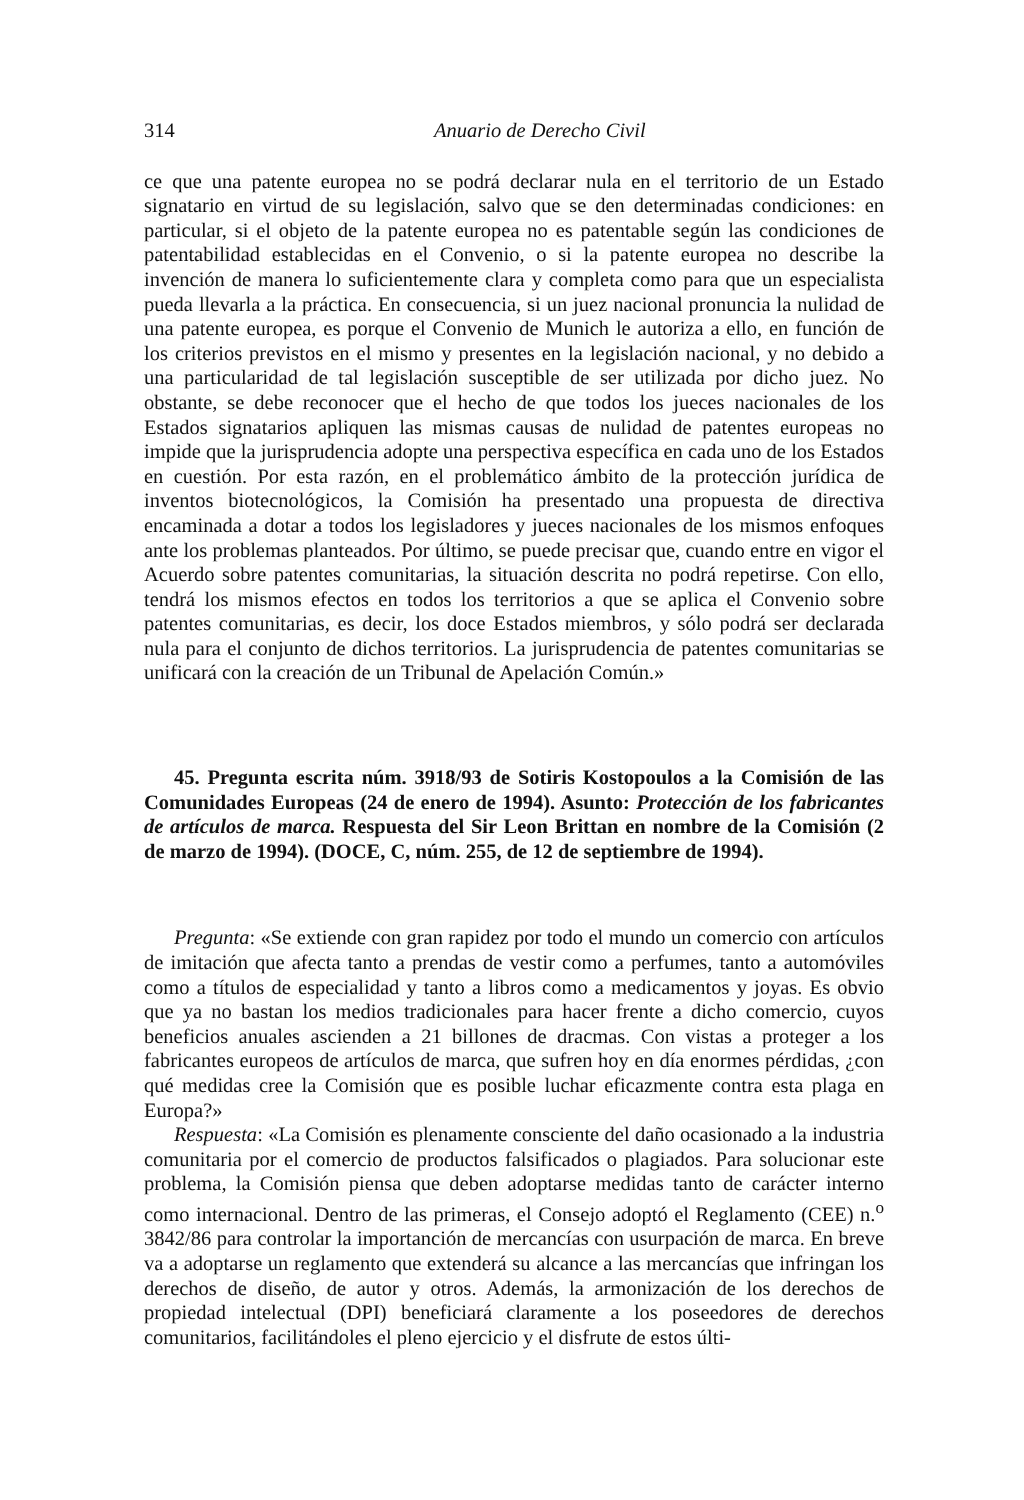314 Anuario de Derecho Civil
ce que una patente europea no se podrá declarar nula en el territorio de un Estado signatario en virtud de su legislación, salvo que se den determinadas condiciones: en particular, si el objeto de la patente europea no es patentable según las condiciones de patentabilidad establecidas en el Convenio, o si la patente europea no describe la invención de manera lo suficientemente clara y completa como para que un especialista pueda llevarla a la práctica. En consecuencia, si un juez nacional pronuncia la nulidad de una patente europea, es porque el Convenio de Munich le autoriza a ello, en función de los criterios previstos en el mismo y presentes en la legislación nacional, y no debido a una particularidad de tal legislación susceptible de ser utilizada por dicho juez. No obstante, se debe reconocer que el hecho de que todos los jueces nacionales de los Estados signatarios apliquen las mismas causas de nulidad de patentes europeas no impide que la jurisprudencia adopte una perspectiva específica en cada uno de los Estados en cuestión. Por esta razón, en el problemático ámbito de la protección jurídica de inventos biotecnológicos, la Comisión ha presentado una propuesta de directiva encaminada a dotar a todos los legisladores y jueces nacionales de los mismos enfoques ante los problemas planteados. Por último, se puede precisar que, cuando entre en vigor el Acuerdo sobre patentes comunitarias, la situación descrita no podrá repetirse. Con ello, tendrá los mismos efectos en todos los territorios a que se aplica el Convenio sobre patentes comunitarias, es decir, los doce Estados miembros, y sólo podrá ser declarada nula para el conjunto de dichos territorios. La jurisprudencia de patentes comunitarias se unificará con la creación de un Tribunal de Apelación Común.»
45. Pregunta escrita núm. 3918/93 de Sotiris Kostopoulos a la Comisión de las Comunidades Europeas (24 de enero de 1994). Asunto: Protección de los fabricantes de artículos de marca. Respuesta del Sir Leon Brittan en nombre de la Comisión (2 de marzo de 1994). (DOCE, C, núm. 255, de 12 de septiembre de 1994).
Pregunta: «Se extiende con gran rapidez por todo el mundo un comercio con artículos de imitación que afecta tanto a prendas de vestir como a perfumes, tanto a automóviles como a títulos de especialidad y tanto a libros como a medicamentos y joyas. Es obvio que ya no bastan los medios tradicionales para hacer frente a dicho comercio, cuyos beneficios anuales ascienden a 21 billones de dracmas. Con vistas a proteger a los fabricantes europeos de artículos de marca, que sufren hoy en día enormes pérdidas, ¿con qué medidas cree la Comisión que es posible luchar eficazmente contra esta plaga en Europa?»
Respuesta: «La Comisión es plenamente consciente del daño ocasionado a la industria comunitaria por el comercio de productos falsificados o plagiados. Para solucionar este problema, la Comisión piensa que deben adoptarse medidas tanto de carácter interno como internacional. Dentro de las primeras, el Consejo adoptó el Reglamento (CEE) n.<sup>o</sup> 3842/86 para controlar la importanción de mercancías con usurpación de marca. En breve va a adoptarse un reglamento que extenderá su alcance a las mercancías que infringan los derechos de diseño, de autor y otros. Además, la armonización de los derechos de propiedad intelectual (DPI) beneficiará claramente a los poseedores de derechos comunitarios, facilitándoles el pleno ejercicio y el disfrute de estos últi-